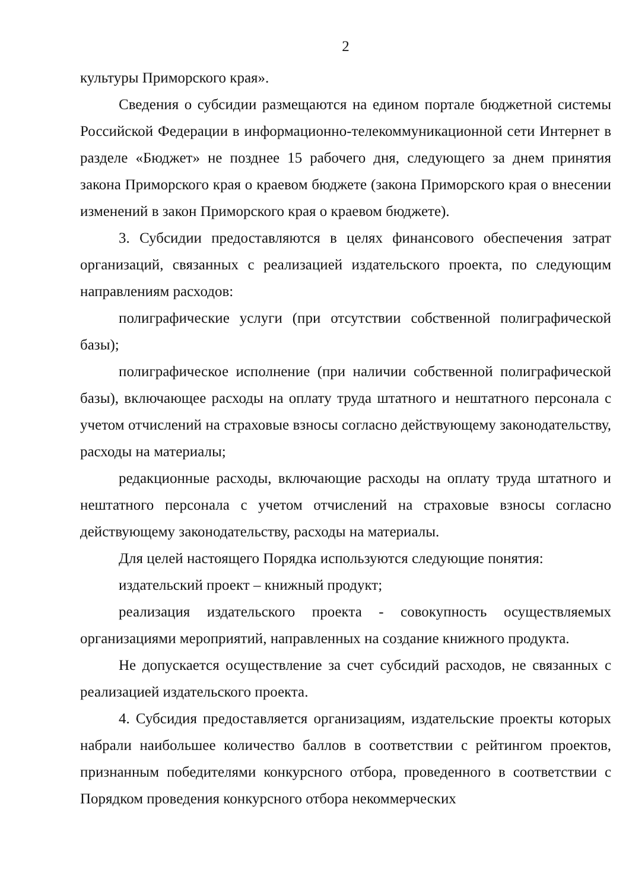2
культуры Приморского края».
Сведения о субсидии размещаются на едином портале бюджетной системы Российской Федерации в информационно-телекоммуникационной сети Интернет в разделе «Бюджет» не позднее 15 рабочего дня, следующего за днем принятия закона Приморского края о краевом бюджете (закона Приморского края о внесении изменений в закон Приморского края о краевом бюджете).
3. Субсидии предоставляются в целях финансового обеспечения затрат организаций, связанных с реализацией издательского проекта, по следующим направлениям расходов:
полиграфические услуги (при отсутствии собственной полиграфической базы);
полиграфическое исполнение (при наличии собственной полиграфической базы), включающее расходы на оплату труда штатного и нештатного персонала с учетом отчислений на страховые взносы согласно действующему законодательству, расходы на материалы;
редакционные расходы, включающие расходы на оплату труда штатного и нештатного персонала с учетом отчислений на страховые взносы согласно действующему законодательству, расходы на материалы.
Для целей настоящего Порядка используются следующие понятия:
издательский проект – книжный продукт;
реализация издательского проекта - совокупность осуществляемых организациями мероприятий, направленных на создание книжного продукта.
Не допускается осуществление за счет субсидий расходов, не связанных с реализацией издательского проекта.
4. Субсидия предоставляется организациям, издательские проекты которых набрали наибольшее количество баллов в соответствии с рейтингом проектов, признанным победителями конкурсного отбора, проведенного в соответствии с Порядком проведения конкурсного отбора некоммерческих